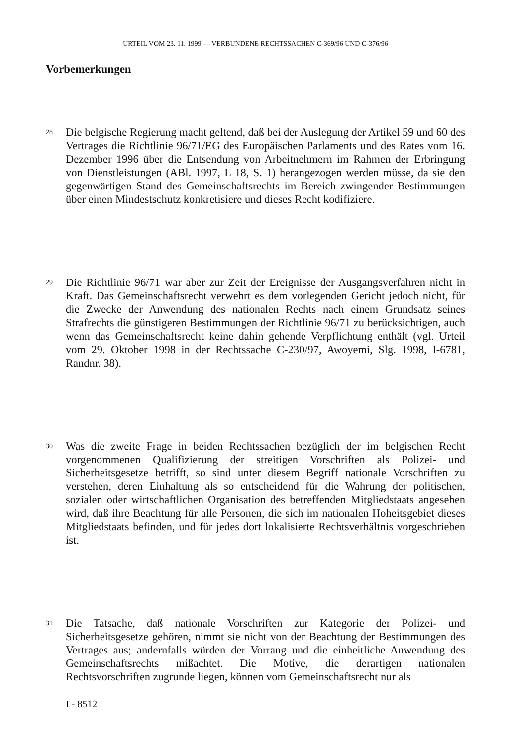URTEIL VOM 23. 11. 1999 — VERBUNDENE RECHTSSACHEN C-369/96 UND C-376/96
Vorbemerkungen
28
Die belgische Regierung macht geltend, daß bei der Auslegung der Artikel 59 und 60 des Vertrages die Richtlinie 96/71/EG des Europäischen Parlaments und des Rates vom 16. Dezember 1996 über die Entsendung von Arbeitnehmern im Rahmen der Erbringung von Dienstleistungen (ABl. 1997, L 18, S. 1) herangezogen werden müsse, da sie den gegenwärtigen Stand des Gemeinschaftsrechts im Bereich zwingender Bestimmungen über einen Mindestschutz konkretisiere und dieses Recht kodifiziere.
29
Die Richtlinie 96/71 war aber zur Zeit der Ereignisse der Ausgangsverfahren nicht in Kraft. Das Gemeinschaftsrecht verwehrt es dem vorlegenden Gericht jedoch nicht, für die Zwecke der Anwendung des nationalen Rechts nach einem Grundsatz seines Strafrechts die günstigeren Bestimmungen der Richtlinie 96/71 zu berücksichtigen, auch wenn das Gemeinschaftsrecht keine dahin gehende Verpflichtung enthält (vgl. Urteil vom 29. Oktober 1998 in der Rechtssache C-230/97, Awoyemi, Slg. 1998, I-6781, Randnr. 38).
30
Was die zweite Frage in beiden Rechtssachen bezüglich der im belgischen Recht vorgenommenen Qualifizierung der streitigen Vorschriften als Polizei- und Sicherheitsgesetze betrifft, so sind unter diesem Begriff nationale Vorschriften zu verstehen, deren Einhaltung als so entscheidend für die Wahrung der politischen, sozialen oder wirtschaftlichen Organisation des betreffenden Mitgliedstaats angesehen wird, daß ihre Beachtung für alle Personen, die sich im nationalen Hoheitsgebiet dieses Mitgliedstaats befinden, und für jedes dort lokalisierte Rechtsverhältnis vorgeschrieben ist.
31
Die Tatsache, daß nationale Vorschriften zur Kategorie der Polizei- und Sicherheitsgesetze gehören, nimmt sie nicht von der Beachtung der Bestimmungen des Vertrages aus; andernfalls würden der Vorrang und die einheitliche Anwendung des Gemeinschaftsrechts mißachtet. Die Motive, die derartigen nationalen Rechtsvorschriften zugrunde liegen, können vom Gemeinschaftsrecht nur als
I - 8512